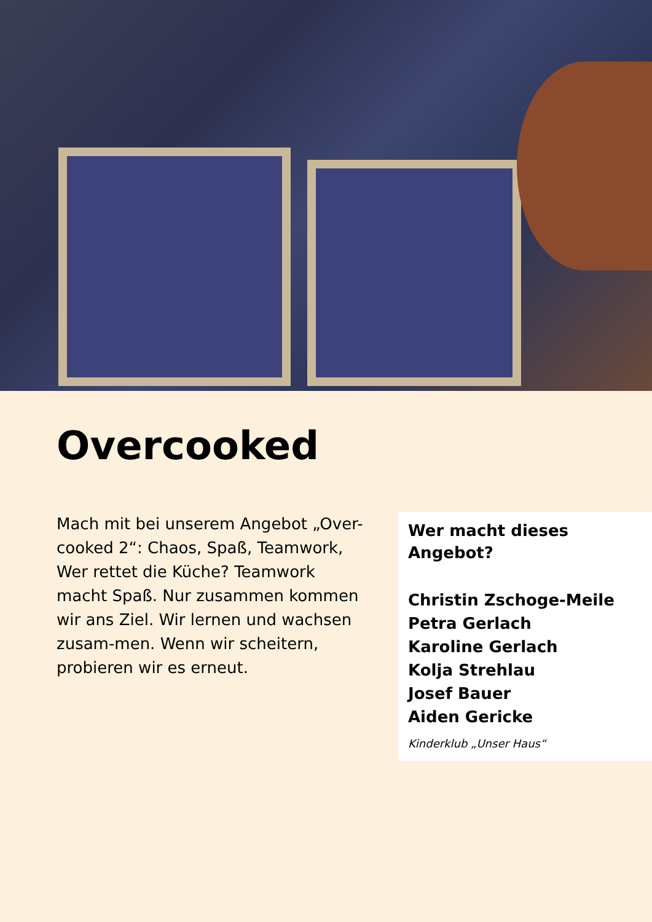Overcooked
Mach mit bei unserem Angebot „Over-cooked 2“: Chaos, Spaß, Teamwork, Wer rettet die Küche? Teamwork macht Spaß. Nur zusammen kommen wir ans Ziel. Wir lernen und wachsen zusam-men. Wenn wir scheitern, probieren wir es erneut.
Wer macht dieses Angebot?
Christin Zschoge-Meile
Petra Gerlach
Karoline Gerlach
Kolja Strehlau
Josef Bauer
Aiden Gericke
Kinderklub „Unser Haus“